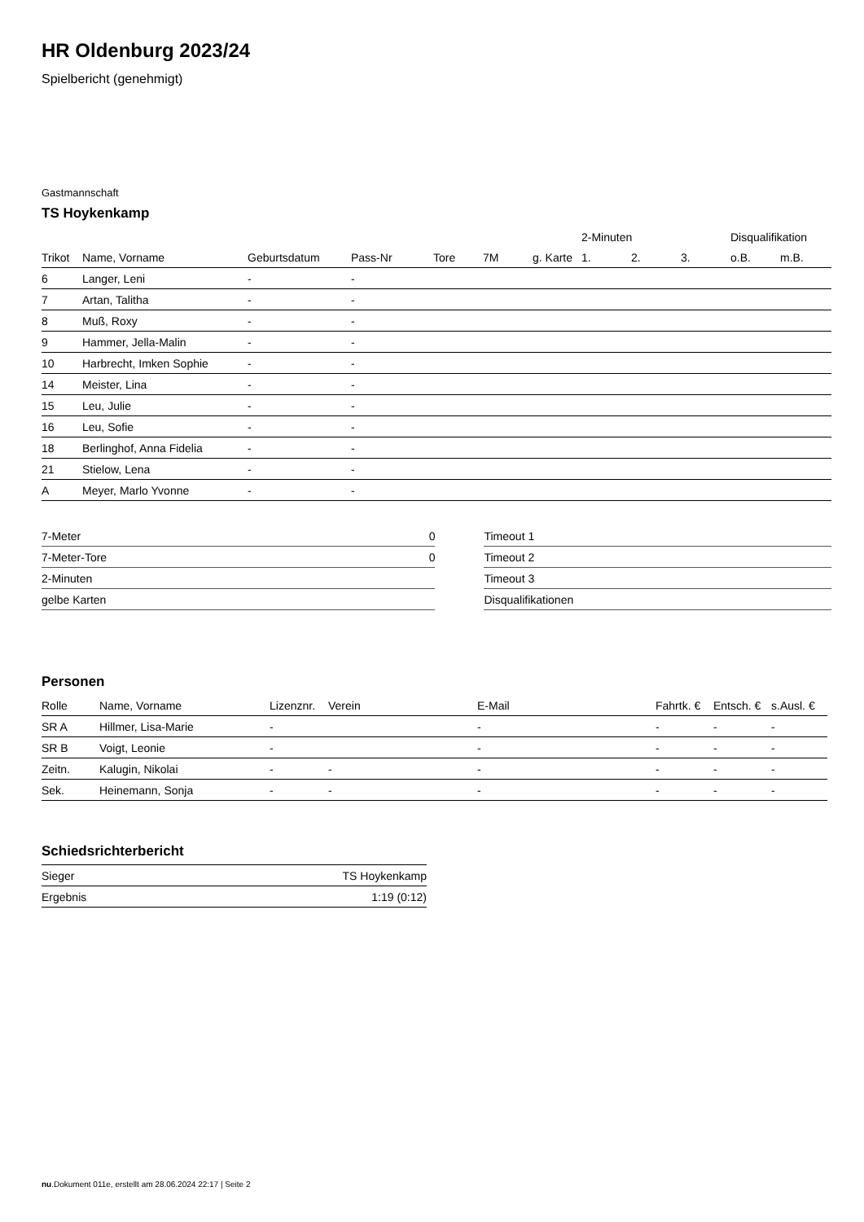HR Oldenburg 2023/24
Spielbericht (genehmigt)
Gastmannschaft
TS Hoykenkamp
| | | | | | | | 2-Minuten | | | Disqualifikation | |
| --- | --- | --- | --- | --- | --- | --- | --- | --- | --- | --- | --- |
| Trikot | Name, Vorname | Geburtsdatum | Pass-Nr | Tore | 7M | g. Karte | 1. | 2. | 3. | o.B. | m.B. |
| 6 | Langer, Leni | - | - | | | | | | | | |
| 7 | Artan, Talitha | - | - | | | | | | | | |
| 8 | Muß, Roxy | - | - | | | | | | | | |
| 9 | Hammer, Jella-Malin | - | - | | | | | | | | |
| 10 | Harbrecht, Imken Sophie | - | - | | | | | | | | |
| 14 | Meister, Lina | - | - | | | | | | | | |
| 15 | Leu, Julie | - | - | | | | | | | | |
| 16 | Leu, Sofie | - | - | | | | | | | | |
| 18 | Berlinghof, Anna Fidelia | - | - | | | | | | | | |
| 21 | Stielow, Lena | - | - | | | | | | | | |
| A | Meyer, Marlo Yvonne | - | - | | | | | | | | |
| 7-Meter | 0 |
| 7-Meter-Tore | 0 |
| 2-Minuten | |
| gelbe Karten | |
| Timeout 1 |
| Timeout 2 |
| Timeout 3 |
| Disqualifikationen |
Personen
| Rolle | Name, Vorname | Lizenznr. | Verein | E-Mail | Fahrtk. € | Entsch. € | s.Ausl. € |
| --- | --- | --- | --- | --- | --- | --- | --- |
| SR A | Hillmer, Lisa-Marie | - | | - | - | - | - |
| SR B | Voigt, Leonie | - | | - | - | - | - |
| Zeitn. | Kalugin, Nikolai | - | - | - | - | - | - |
| Sek. | Heinemann, Sonja | - | - | - | - | - | - |
Schiedsrichterbericht
| Sieger | TS Hoykenkamp |
| Ergebnis | 1:19 (0:12) |
nu.Dokument 011e, erstellt am 28.06.2024 22:17 | Seite 2